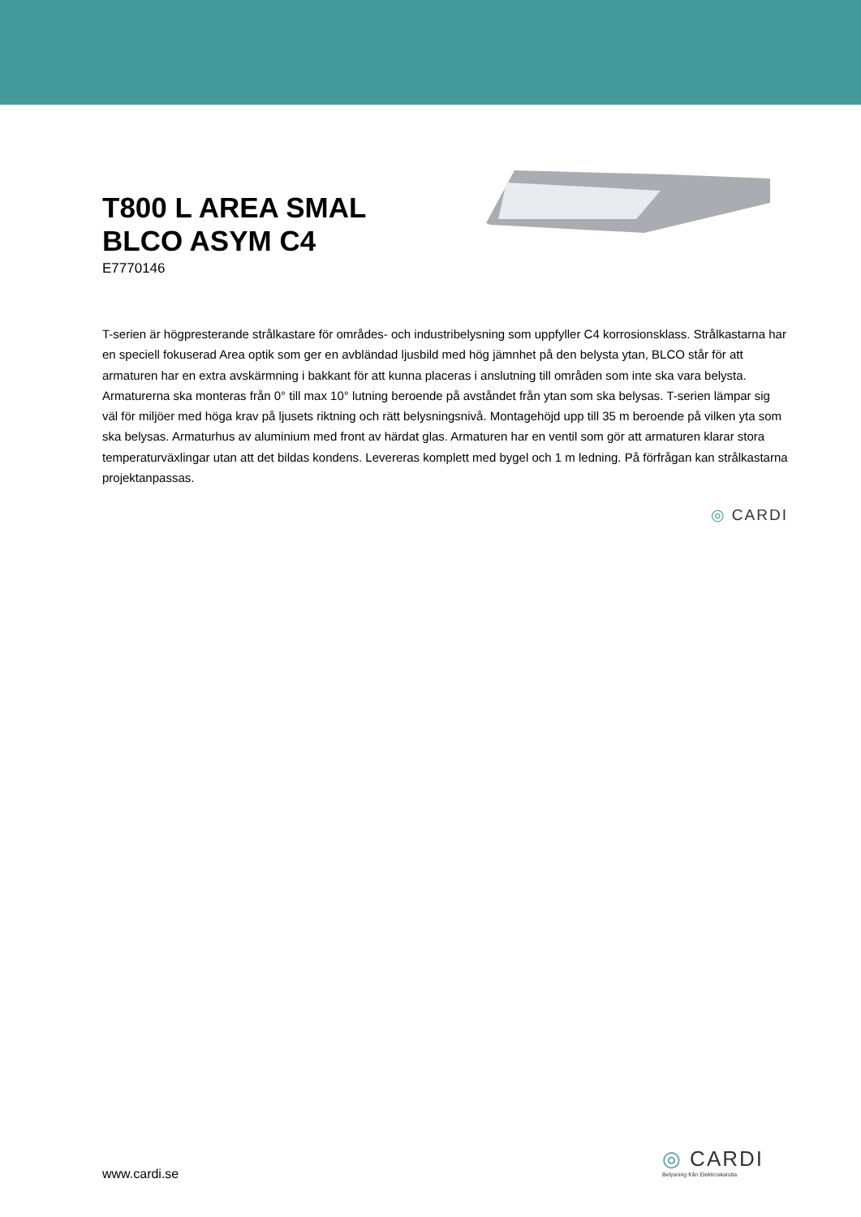T800 L AREA SMAL
BLCO ASYM C4
E7770146
T-serien är högpresterande strålkastare för områdes- och industribelysning som uppfyller C4 korrosionsklass. Strålkastarna har en speciell fokuserad Area optik som ger en avbländad ljusbild med hög jämnhet på den belysta ytan, BLCO står för att armaturen har en extra avskärmning i bakkant för att kunna placeras i anslutning till områden som inte ska vara belysta. Armaturerna ska monteras från 0° till max 10° lutning beroende på avståndet från ytan som ska belysas. T-serien lämpar sig väl för miljöer med höga krav på ljusets riktning och rätt belysningsnivå. Montagehöjd upp till 35 m beroende på vilken yta som ska belysas. Armaturhus av aluminium med front av härdat glas. Armaturen har en ventil som gör att armaturen klarar stora temperaturväxlingar utan att det bildas kondens. Levereras komplett med bygel och 1 m ledning. På förfrågan kan strålkastarna projektanpassas.
◎ CARDI
www.cardi.se
◎ CARDI
Belysning från Elektroskandia